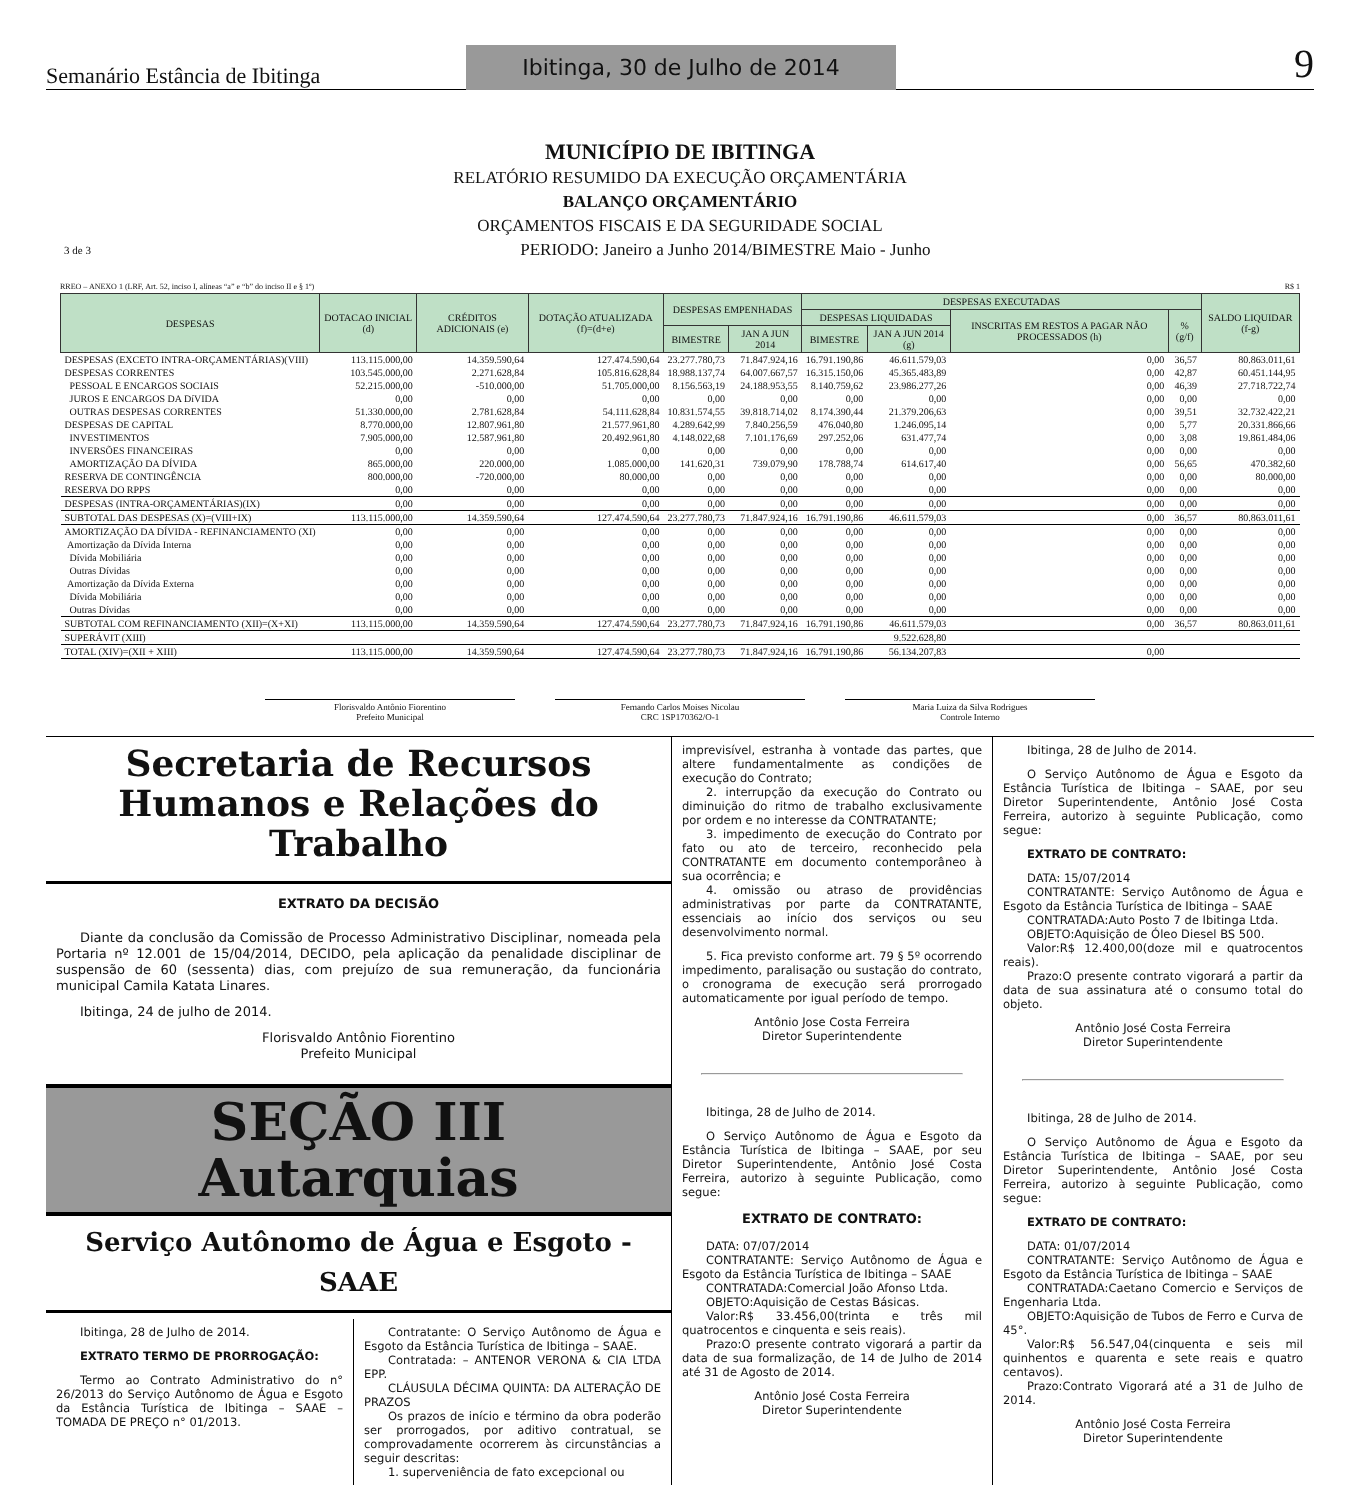Semanário Estância de Ibitinga
Ibitinga, 30 de Julho de 2014
9
MUNICÍPIO DE IBITINGA
RELATÓRIO RESUMIDO DA EXECUÇÃO ORÇAMENTÁRIA
BALANÇO ORÇAMENTÁRIO
ORÇAMENTOS FISCAIS E DA SEGURIDADE SOCIAL
3 de 3 PERIODO: Janeiro a Junho 2014/BIMESTRE Maio - Junho
RREO – ANEXO 1 (LRF, Art. 52, inciso I, alíneas “a” e “b” do inciso II e § 1º) R$ 1
| DESPESAS | DOTACAO INICIAL (d) | CRÉDITOS ADICIONAIS (e) | DOTAÇÃO ATUALIZADA (f)=(d+e) | DESPESAS EMPENHADAS | | DESPESAS EXECUTADAS | | | | SALDO LIQUIDAR (f-g) |
| --- | --- | --- | --- | --- | --- | --- | --- | --- | --- | --- |
| | | | | | | DESPESAS LIQUIDADAS | | INSCRITAS EM RESTOS A PAGAR NÃO PROCESSADOS (h) | % (g/f) | |
| | | | | BIMESTRE | JAN A JUN 2014 | BIMESTRE | JAN A JUN 2014 (g) | | | |
| DESPESAS (EXCETO INTRA-ORÇAMENTÁRIAS)(VIII) | 113.115.000,00 | 14.359.590,64 | 127.474.590,64 | 23.277.780,73 | 71.847.924,16 | 16.791.190,86 | 46.611.579,03 | 0,00 | 36,57 | 80.863.011,61 |
| DESPESAS CORRENTES | 103.545.000,00 | 2.271.628,84 | 105.816.628,84 | 18.988.137,74 | 64.007.667,57 | 16.315.150,06 | 45.365.483,89 | 0,00 | 42,87 | 60.451.144,95 |
| PESSOAL E ENCARGOS SOCIAIS | 52.215.000,00 | -510.000,00 | 51.705.000,00 | 8.156.563,19 | 24.188.953,55 | 8.140.759,62 | 23.986.277,26 | 0,00 | 46,39 | 27.718.722,74 |
| JUROS E ENCARGOS DA DíVIDA | 0,00 | 0,00 | 0,00 | 0,00 | 0,00 | 0,00 | 0,00 | 0,00 | 0,00 | 0,00 |
| OUTRAS DESPESAS CORRENTES | 51.330.000,00 | 2.781.628,84 | 54.111.628,84 | 10.831.574,55 | 39.818.714,02 | 8.174.390,44 | 21.379.206,63 | 0,00 | 39,51 | 32.732.422,21 |
| DESPESAS DE CAPITAL | 8.770.000,00 | 12.807.961,80 | 21.577.961,80 | 4.289.642,99 | 7.840.256,59 | 476.040,80 | 1.246.095,14 | 0,00 | 5,77 | 20.331.866,66 |
| INVESTIMENTOS | 7.905.000,00 | 12.587.961,80 | 20.492.961,80 | 4.148.022,68 | 7.101.176,69 | 297.252,06 | 631.477,74 | 0,00 | 3,08 | 19.861.484,06 |
| INVERSÕES FINANCEIRAS | 0,00 | 0,00 | 0,00 | 0,00 | 0,00 | 0,00 | 0,00 | 0,00 | 0,00 | 0,00 |
| AMORTIZAÇÃO DA DÍVIDA | 865.000,00 | 220.000,00 | 1.085.000,00 | 141.620,31 | 739.079,90 | 178.788,74 | 614.617,40 | 0,00 | 56,65 | 470.382,60 |
| RESERVA DE CONTINGÊNCIA | 800.000,00 | -720.000,00 | 80.000,00 | 0,00 | 0,00 | 0,00 | 0,00 | 0,00 | 0,00 | 80.000,00 |
| RESERVA DO RPPS | 0,00 | 0,00 | 0,00 | 0,00 | 0,00 | 0,00 | 0,00 | 0,00 | 0,00 | 0,00 |
| DESPESAS (INTRA-ORÇAMENTÁRIAS)(IX) | 0,00 | 0,00 | 0,00 | 0,00 | 0,00 | 0,00 | 0,00 | 0,00 | 0,00 | 0,00 |
| SUBTOTAL DAS DESPESAS (X)=(VIII+IX) | 113.115.000,00 | 14.359.590,64 | 127.474.590,64 | 23.277.780,73 | 71.847.924,16 | 16.791.190,86 | 46.611.579,03 | 0,00 | 36,57 | 80.863.011,61 |
| AMORTIZAÇÃO DA DÍVIDA - REFINANCIAMENTO (XI) | 0,00 | 0,00 | 0,00 | 0,00 | 0,00 | 0,00 | 0,00 | 0,00 | 0,00 | 0,00 |
| Amortização da Dívida Interna | 0,00 | 0,00 | 0,00 | 0,00 | 0,00 | 0,00 | 0,00 | 0,00 | 0,00 | 0,00 |
| Dívida Mobiliária | 0,00 | 0,00 | 0,00 | 0,00 | 0,00 | 0,00 | 0,00 | 0,00 | 0,00 | 0,00 |
| Outras Dívidas | 0,00 | 0,00 | 0,00 | 0,00 | 0,00 | 0,00 | 0,00 | 0,00 | 0,00 | 0,00 |
| Amortização da Dívida Externa | 0,00 | 0,00 | 0,00 | 0,00 | 0,00 | 0,00 | 0,00 | 0,00 | 0,00 | 0,00 |
| Dívida Mobiliária | 0,00 | 0,00 | 0,00 | 0,00 | 0,00 | 0,00 | 0,00 | 0,00 | 0,00 | 0,00 |
| Outras Dívidas | 0,00 | 0,00 | 0,00 | 0,00 | 0,00 | 0,00 | 0,00 | 0,00 | 0,00 | 0,00 |
| SUBTOTAL COM REFINANCIAMENTO (XII)=(X+XI) | 113.115.000,00 | 14.359.590,64 | 127.474.590,64 | 23.277.780,73 | 71.847.924,16 | 16.791.190,86 | 46.611.579,03 | 0,00 | 36,57 | 80.863.011,61 |
| SUPERÁVIT (XIII) | | | | | | | 9.522.628,80 | | | |
| TOTAL (XIV)=(XII + XIII) | 113.115.000,00 | 14.359.590,64 | 127.474.590,64 | 23.277.780,73 | 71.847.924,16 | 16.791.190,86 | 56.134.207,83 | 0,00 | | |
Florisvaldo Antônio Fiorentino
Prefeito Municipal
Fernando Carlos Moises Nicolau
CRC 1SP170362/O-1
Maria Luiza da Silva Rodrigues
Controle Interno
Secretaria de Recursos Humanos e Relações do Trabalho
EXTRATO DA DECISÃO
Diante da conclusão da Comissão de Processo Administrativo Disciplinar, nomeada pela Portaria nº 12.001 de 15/04/2014, DECIDO, pela aplicação da penalidade disciplinar de suspensão de 60 (sessenta) dias, com prejuízo de sua remuneração, da funcionária municipal Camila Katata Linares.
Ibitinga, 24 de julho de 2014.
Florisvaldo Antônio Fiorentino
Prefeito Municipal
SEÇÃO III
Autarquias
Serviço Autônomo de Água e Esgoto - SAAE
Ibitinga, 28 de Julho de 2014.
EXTRATO TERMO DE PRORROGAÇÃO:
Termo ao Contrato Administrativo do n° 26/2013 do Serviço Autônomo de Água e Esgoto da Estância Turística de Ibitinga – SAAE – TOMADA DE PREÇO n° 01/2013.
Contratante: O Serviço Autônomo de Água e Esgoto da Estância Turística de Ibitinga – SAAE.
Contratada: – ANTENOR VERONA & CIA LTDA EPP.
CLÁUSULA DÉCIMA QUINTA: DA ALTERAÇÃO DE PRAZOS
Os prazos de início e término da obra poderão ser prorrogados, por aditivo contratual, se comprovadamente ocorrerem às circunstâncias a seguir descritas:
1. superveniência de fato excepcional ou
imprevisível, estranha à vontade das partes, que altere fundamentalmente as condições de execução do Contrato;
2. interrupção da execução do Contrato ou diminuição do ritmo de trabalho exclusivamente por ordem e no interesse da CONTRATANTE;
3. impedimento de execução do Contrato por fato ou ato de terceiro, reconhecido pela CONTRATANTE em documento contemporâneo à sua ocorrência; e
4. omissão ou atraso de providências administrativas por parte da CONTRATANTE, essenciais ao início dos serviços ou seu desenvolvimento normal.
5. Fica previsto conforme art. 79 § 5º ocorrendo impedimento, paralisação ou sustação do contrato, o cronograma de execução será prorrogado automaticamente por igual período de tempo.
Antônio Jose Costa Ferreira
Diretor Superintendente
Ibitinga, 28 de Julho de 2014.
O Serviço Autônomo de Água e Esgoto da Estância Turística de Ibitinga – SAAE, por seu Diretor Superintendente, Antônio José Costa Ferreira, autorizo à seguinte Publicação, como segue:
EXTRATO DE CONTRATO:
DATA: 07/07/2014
CONTRATANTE: Serviço Autônomo de Água e Esgoto da Estância Turística de Ibitinga – SAAE
CONTRATADA:Comercial João Afonso Ltda.
OBJETO:Aquisição de Cestas Básicas.
Valor:R$ 33.456,00(trinta e três mil quatrocentos e cinquenta e seis reais).
Prazo:O presente contrato vigorará a partir da data de sua formalização, de 14 de Julho de 2014 até 31 de Agosto de 2014.
Antônio José Costa Ferreira
Diretor Superintendente
Ibitinga, 28 de Julho de 2014.
O Serviço Autônomo de Água e Esgoto da Estância Turística de Ibitinga – SAAE, por seu Diretor Superintendente, Antônio José Costa Ferreira, autorizo à seguinte Publicação, como segue:
EXTRATO DE CONTRATO:
DATA: 15/07/2014
CONTRATANTE: Serviço Autônomo de Água e Esgoto da Estância Turística de Ibitinga – SAAE
CONTRATADA:Auto Posto 7 de Ibitinga Ltda.
OBJETO:Aquisição de Óleo Diesel BS 500.
Valor:R$ 12.400,00(doze mil e quatrocentos reais).
Prazo:O presente contrato vigorará a partir da data de sua assinatura até o consumo total do objeto.
Antônio José Costa Ferreira
Diretor Superintendente
Ibitinga, 28 de Julho de 2014.
O Serviço Autônomo de Água e Esgoto da Estância Turística de Ibitinga – SAAE, por seu Diretor Superintendente, Antônio José Costa Ferreira, autorizo à seguinte Publicação, como segue:
EXTRATO DE CONTRATO:
DATA: 01/07/2014
CONTRATANTE: Serviço Autônomo de Água e Esgoto da Estância Turística de Ibitinga – SAAE
CONTRATADA:Caetano Comercio e Serviços de Engenharia Ltda.
OBJETO:Aquisição de Tubos de Ferro e Curva de 45°.
Valor:R$ 56.547,04(cinquenta e seis mil quinhentos e quarenta e sete reais e quatro centavos).
Prazo:Contrato Vigorará até a 31 de Julho de 2014.
Antônio José Costa Ferreira
Diretor Superintendente